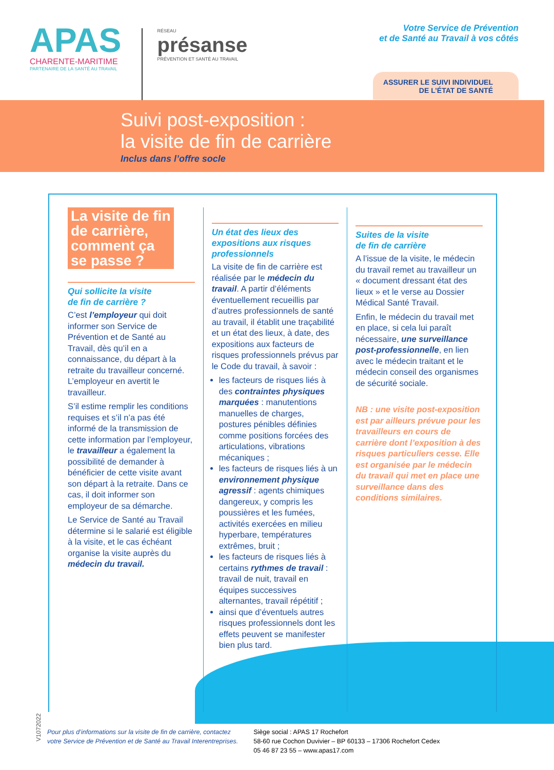APAS
CHARENTE-MARITIME
PARTENAIRE DE LA SANTÉ AU TRAVAIL
RÉSEAU
présanse
PRÉVENTION ET SANTÉ AU TRAVAIL
Votre Service de Prévention
et de Santé au Travail à vos côtés
ASSURER LE SUIVI INDIVIDUEL
DE L’ÉTAT DE SANTÉ
Suivi post-exposition :
la visite de fin de carrière
Inclus dans l’offre socle
La visite de fin
de carrière,
comment ça
se passe ?
Qui sollicite la visite
de fin de carrière ?
C’est l’employeur qui doit informer son Service de Prévention et de Santé au Travail, dès qu’il en a connaissance, du départ à la retraite du travailleur concerné. L’employeur en avertit le travailleur.
S’il estime remplir les conditions requises et s’il n’a pas été informé de la transmission de cette information par l’employeur, le travailleur a également la possibilité de demander à bénéficier de cette visite avant son départ à la retraite. Dans ce cas, il doit informer son employeur de sa démarche.
Le Service de Santé au Travail détermine si le salarié est éligible à la visite, et le cas échéant organise la visite auprès du médecin du travail.
Un état des lieux des expositions aux risques professionnels
La visite de fin de carrière est réalisée par le médecin du travail. A partir d’éléments éventuellement recueillis par d’autres professionnels de santé au travail, il établit une traçabilité et un état des lieux, à date, des expositions aux facteurs de risques professionnels prévus par le Code du travail, à savoir :
les facteurs de risques liés à des contraintes physiques marquées : manutentions manuelles de charges, postures pénibles définies comme positions forcées des articulations, vibrations mécaniques ;
les facteurs de risques liés à un environnement physique agressif : agents chimiques dangereux, y compris les poussières et les fumées, activités exercées en milieu hyperbare, températures extrêmes, bruit ;
les facteurs de risques liés à certains rythmes de travail : travail de nuit, travail en équipes successives alternantes, travail répétitif ;
ainsi que d’éventuels autres risques professionnels dont les effets peuvent se manifester bien plus tard.
Suites de la visite
de fin de carrière
A l’issue de la visite, le médecin du travail remet au travailleur un « document dressant état des lieux » et le verse au Dossier Médical Santé Travail.
Enfin, le médecin du travail met en place, si cela lui paraît nécessaire, une surveillance post-professionnelle, en lien avec le médecin traitant et le médecin conseil des organismes de sécurité sociale.
NB : une visite post-exposition est par ailleurs prévue pour les travailleurs en cours de carrière dont l’exposition à des risques particuliers cesse. Elle est organisée par le médecin du travail qui met en place une surveillance dans des conditions similaires.
Pour plus d’informations sur la visite de fin de carrière, contactez
votre Service de Prévention et de Santé au Travail Interentreprises.
Siège social : APAS 17 Rochefort
58-60 rue Cochon Duvivier – BP 60133 – 17306 Rochefort Cedex
05 46 87 23 55 – www.apas17.com
V1072022